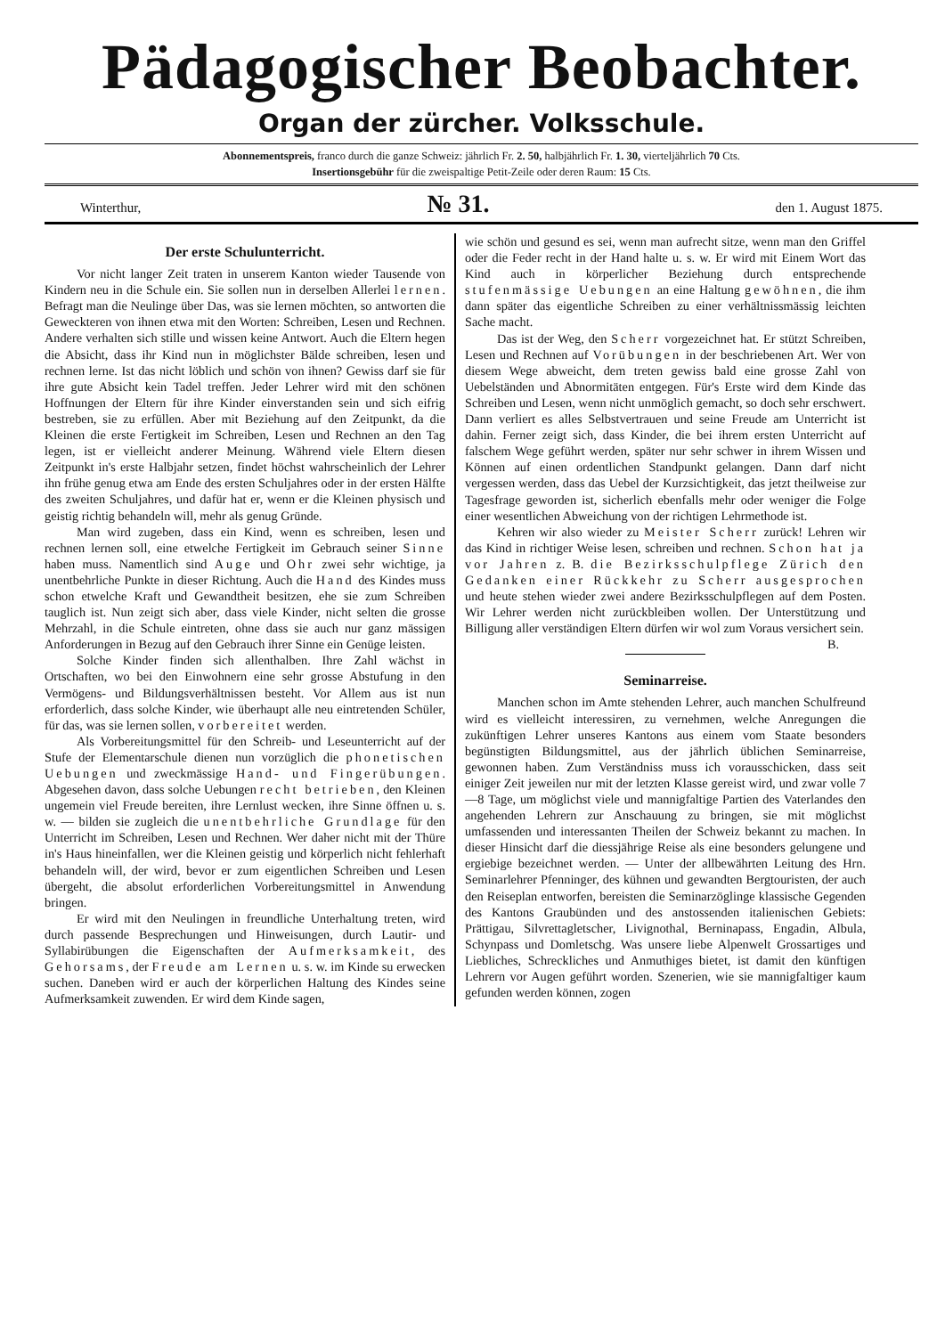Pädagogischer Beobachter.
Organ der zürcher. Volksschule.
Abonnementspreis, franco durch die ganze Schweiz: jährlich Fr. 2. 50, halbjährlich Fr. 1. 30, vierteljährlich 70 Cts.
Insertionsgebühr für die zweispaltige Petit-Zeile oder deren Raum: 15 Cts.
Winterthur, № 31. den 1. August 1875.
Der erste Schulunterricht.
Vor nicht langer Zeit traten in unserem Kanton wieder Tausende von Kindern neu in die Schule ein. Sie sollen nun in derselben Allerlei lernen. Befragt man die Neulinge über Das, was sie lernen möchten, so antworten die Geweckteren von ihnen etwa mit den Worten: Schreiben, Lesen und Rechnen. Andere verhalten sich stille und wissen keine Antwort. Auch die Eltern hegen die Absicht, dass ihr Kind nun in möglichster Bälde schreiben, lesen und rechnen lerne. Ist das nicht löblich und schön von ihnen? Gewiss darf sie für ihre gute Absicht kein Tadel treffen. Jeder Lehrer wird mit den schönen Hoffnungen der Eltern für ihre Kinder einverstanden sein und sich eifrig bestreben, sie zu erfüllen. Aber mit Beziehung auf den Zeitpunkt, da die Kleinen die erste Fertigkeit im Schreiben, Lesen und Rechnen an den Tag legen, ist er vielleicht anderer Meinung. Während viele Eltern diesen Zeitpunkt in's erste Halbjahr setzen, findet höchst wahrscheinlich der Lehrer ihn frühe genug etwa am Ende des ersten Schuljahres oder in der ersten Hälfte des zweiten Schuljahres, und dafür hat er, wenn er die Kleinen physisch und geistig richtig behandeln will, mehr als genug Gründe.
Man wird zugeben, dass ein Kind, wenn es schreiben, lesen und rechnen lernen soll, eine etwelche Fertigkeit im Gebrauch seiner Sinne haben muss. Namentlich sind Auge und Ohr zwei sehr wichtige, ja unentbehrliche Punkte in dieser Richtung. Auch die Hand des Kindes muss schon etwelche Kraft und Gewandtheit besitzen, ehe sie zum Schreiben tauglich ist. Nun zeigt sich aber, dass viele Kinder, nicht selten die grosse Mehrzahl, in die Schule eintreten, ohne dass sie auch nur ganz mässigen Anforderungen in Bezug auf den Gebrauch ihrer Sinne ein Genüge leisten.
Solche Kinder finden sich allenthalben. Ihre Zahl wächst in Ortschaften, wo bei den Einwohnern eine sehr grosse Abstufung in den Vermögens- und Bildungsverhältnissen besteht. Vor Allem aus ist nun erforderlich, dass solche Kinder, wie überhaupt alle neu eintretenden Schüler, für das, was sie lernen sollen, vorbereitet werden.
Als Vorbereitungsmittel für den Schreib- und Leseunterricht auf der Stufe der Elementarschule dienen nun vorzüglich die phonetischen Uebungen und zweckmässige Hand- und Fingerübungen. Abgesehen davon, dass solche Uebungen recht betrieben, den Kleinen ungemein viel Freude bereiten, ihre Lernlust wecken, ihre Sinne öffnen u. s. w. — bilden sie zugleich die unentbehrliche Grundlage für den Unterricht im Schreiben, Lesen und Rechnen. Wer daher nicht mit der Thüre in's Haus hineinfallen, wer die Kleinen geistig und körperlich nicht fehlerhaft behandeln will, der wird, bevor er zum eigentlichen Schreiben und Lesen übergeht, die absolut erforderlichen Vorbereitungsmittel in Anwendung bringen.
Er wird mit den Neulingen in freundliche Unterhaltung treten, wird durch passende Besprechungen und Hinweisungen, durch Lautir- und Syllabirübungen die Eigenschaften der Aufmerksamkeit, des Gehorsams, der Freude am Lernen u. s. w. im Kinde su erwecken suchen. Daneben wird er auch der körperlichen Haltung des Kindes seine Aufmerksamkeit zuwenden. Er wird dem Kinde sagen,
wie schön und gesund es sei, wenn man aufrecht sitze, wenn man den Griffel oder die Feder recht in der Hand halte u. s. w. Er wird mit Einem Wort das Kind auch in körperlicher Beziehung durch entsprechende stufenmässige Uebungen an eine Haltung gewöhnen, die ihm dann später das eigentliche Schreiben zu einer verhältnissmässig leichten Sache macht.
Das ist der Weg, den Scherr vorgezeichnet hat. Er stützt Schreiben, Lesen und Rechnen auf Vorübungen in der beschriebenen Art. Wer von diesem Wege abweicht, dem treten gewiss bald eine grosse Zahl von Uebelständen und Abnormitäten entgegen. Für's Erste wird dem Kinde das Schreiben und Lesen, wenn nicht unmöglich gemacht, so doch sehr erschwert. Dann verliert es alles Selbstvertrauen und seine Freude am Unterricht ist dahin. Ferner zeigt sich, dass Kinder, die bei ihrem ersten Unterricht auf falschem Wege geführt werden, später nur sehr schwer in ihrem Wissen und Können auf einen ordentlichen Standpunkt gelangen. Dann darf nicht vergessen werden, dass das Uebel der Kurzsichtigkeit, das jetzt theilweise zur Tagesfrage geworden ist, sicherlich ebenfalls mehr oder weniger die Folge einer wesentlichen Abweichung von der richtigen Lehrmethode ist.
Kehren wir also wieder zu Meister Scherr zurück! Lehren wir das Kind in richtiger Weise lesen, schreiben und rechnen. Schon hat ja vor Jahren z. B. die Bezirksschulpflege Zürich den Gedanken einer Rückkehr zu Scherr ausgesprochen und heute stehen wieder zwei andere Bezirksschulpflegen auf dem Posten. Wir Lehrer werden nicht zurückbleiben wollen. Der Unterstützung und Billigung aller verständigen Eltern dürfen wir wol zum Voraus versichert sein. B.
Seminarreise.
Manchen schon im Amte stehenden Lehrer, auch manchen Schulfreund wird es vielleicht interessiren, zu vernehmen, welche Anregungen die zukünftigen Lehrer unseres Kantons aus einem vom Staate besonders begünstigten Bildungsmittel, aus der jährlich üblichen Seminarreise, gewonnen haben. Zum Verständniss muss ich vorausschicken, dass seit einiger Zeit jeweilen nur mit der letzten Klasse gereist wird, und zwar volle 7—8 Tage, um möglichst viele und mannigfaltige Partien des Vaterlandes den angehenden Lehrern zur Anschauung zu bringen, sie mit möglichst umfassenden und interessanten Theilen der Schweiz bekannt zu machen. In dieser Hinsicht darf die diessjährige Reise als eine besonders gelungene und ergiebige bezeichnet werden. — Unter der allbewährten Leitung des Hrn. Seminarlehrer Pfenninger, des kühnen und gewandten Bergtouristen, der auch den Reiseplan entworfen, bereisten die Seminarzöglinge klassische Gegenden des Kantons Graubünden und des anstossenden italienischen Gebiets: Prättigau, Silvrettagletscher, Livignothal, Berninapass, Engadin, Albula, Schynpass und Domletschg. Was unsere liebe Alpenwelt Grossartiges und Liebliches, Schreckliches und Anmuthiges bietet, ist damit den künftigen Lehrern vor Augen geführt worden. Szenerien, wie sie mannigfaltiger kaum gefunden werden können, zogen